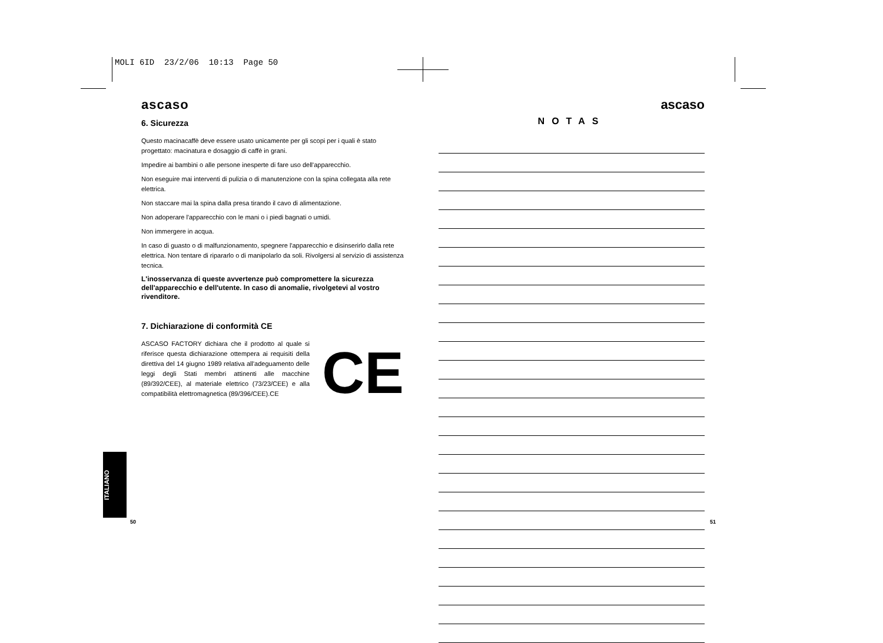MOLI 6ID 23/2/06 10:13 Page 50
ascaso
6. Sicurezza
Questo macinacaffè deve essere usato unicamente per gli scopi per i quali è stato progettato: macinatura e dosaggio di caffè in grani.
Impedire ai bambini o alle persone inesperte di fare uso dell'apparecchio.
Non eseguire mai interventi di pulizia o di manutenzione con la spina collegata alla rete elettrica.
Non staccare mai la spina dalla presa tirando il cavo di alimentazione.
Non adoperare l'apparecchio con le mani o i piedi bagnati o umidi.
Non immergere in acqua.
In caso di guasto o di malfunzionamento, spegnere l'apparecchio e disinserirlo dalla rete elettrica. Non tentare di ripararlo o di manipolarlo da soli. Rivolgersi al servizio di assistenza tecnica.
L'inosservanza di queste avvertenze può compromettere la sicurezza dell'apparecchio e dell'utente. In caso di anomalie, rivolgetevi al vostro rivenditore.
7. Dichiarazione di conformità CE
ASCASO FACTORY dichiara che il prodotto al quale si riferisce questa dichiarazione ottempera ai requisiti della direttiva del 14 giugno 1989 relativa all'adeguamento delle leggi degli Stati membri attinenti alle macchine (89/392/CEE), al materiale elettrico (73/23/CEE) e alla compatibilità elettromagnetica (89/396/CEE).CE
CE
ascaso
NOTAS
ITALIANO
50 51